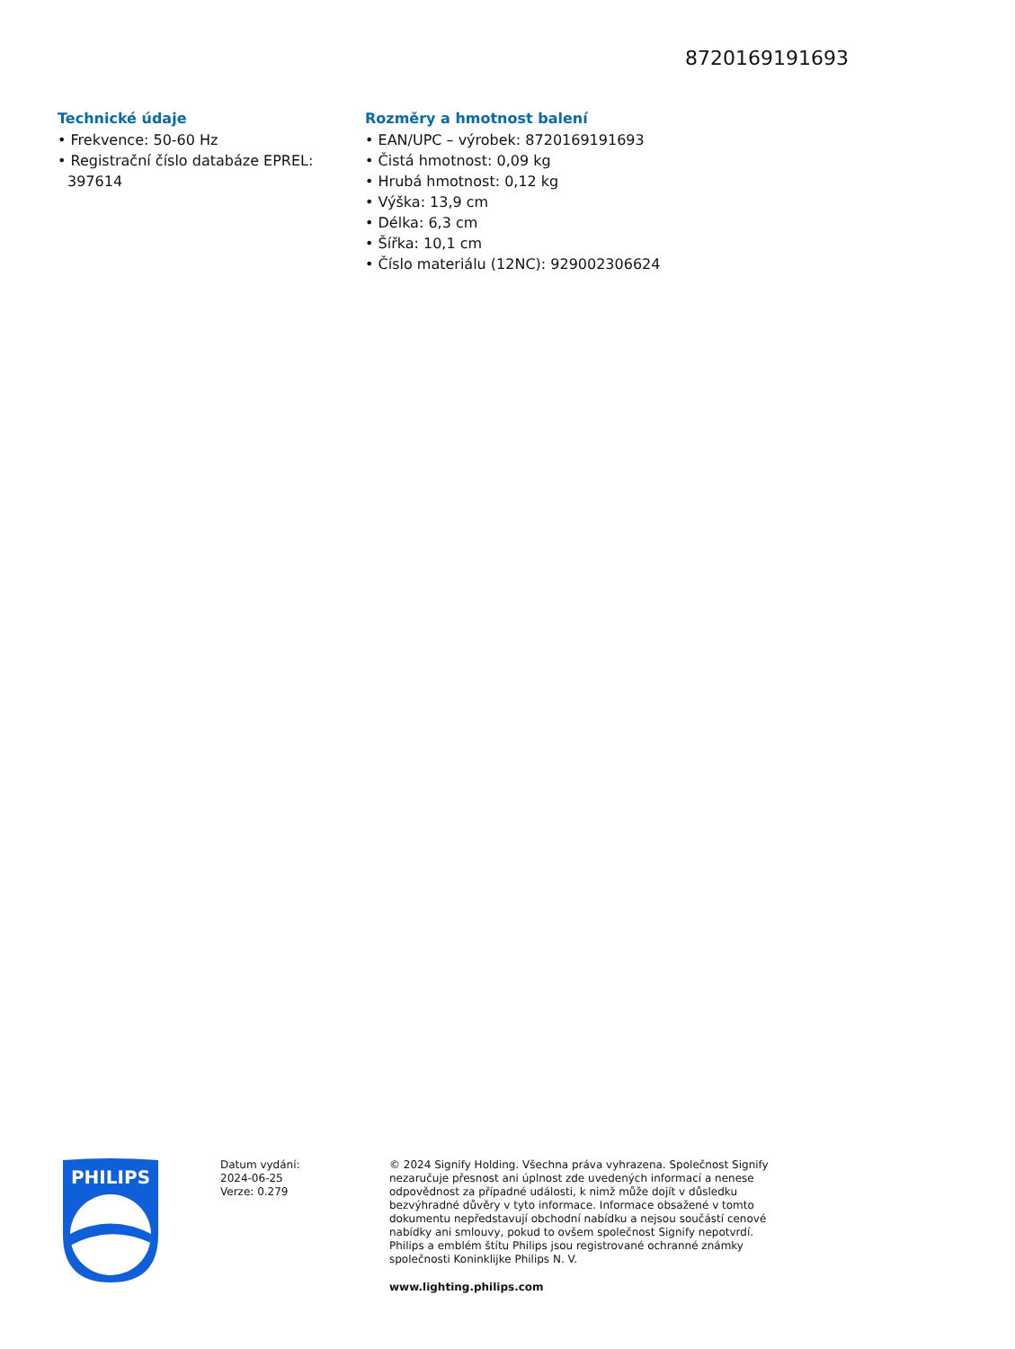8720169191693
Technické údaje
• Frekvence: 50-60 Hz
• Registrační číslo databáze EPREL: 397614
Rozměry a hmotnost balení
• EAN/UPC – výrobek: 8720169191693
• Čistá hmotnost: 0,09 kg
• Hrubá hmotnost: 0,12 kg
• Výška: 13,9 cm
• Délka: 6,3 cm
• Šířka: 10,1 cm
• Číslo materiálu (12NC): 929002306624
PHILIPS
Datum vydání:
2024-06-25
Verze: 0.279
© 2024 Signify Holding. Všechna práva vyhrazena. Společnost Signify nezaručuje přesnost ani úplnost zde uvedených informací a nenese odpovědnost za případné události, k nimž může dojít v důsledku bezvýhradné důvěry v tyto informace. Informace obsažené v tomto dokumentu nepředstavují obchodní nabídku a nejsou součástí cenové nabídky ani smlouvy, pokud to ovšem společnost Signify nepotvrdí. Philips a emblém štítu Philips jsou registrované ochranné známky společnosti Koninklijke Philips N. V.
www.lighting.philips.com